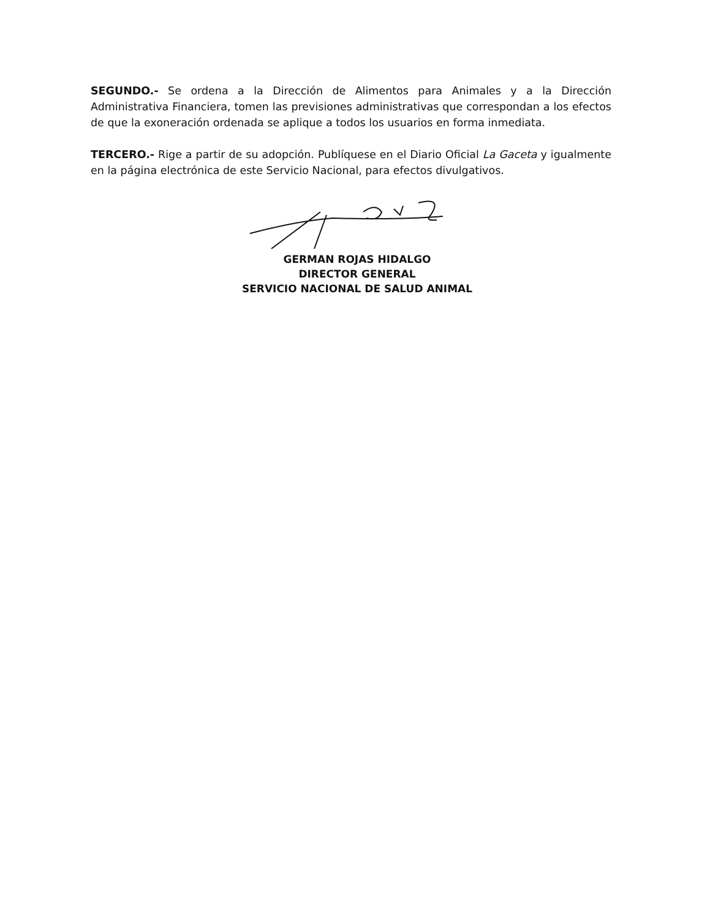SEGUNDO.- Se ordena a la Dirección de Alimentos para Animales y a la Dirección Administrativa Financiera, tomen las previsiones administrativas que correspondan a los efectos de que la exoneración ordenada se aplique a todos los usuarios en forma inmediata.
TERCERO.- Rige a partir de su adopción. Publíquese en el Diario Oficial La Gaceta y igualmente en la página electrónica de este Servicio Nacional, para efectos divulgativos.
GERMAN ROJAS HIDALGO
DIRECTOR GENERAL
SERVICIO NACIONAL DE SALUD ANIMAL